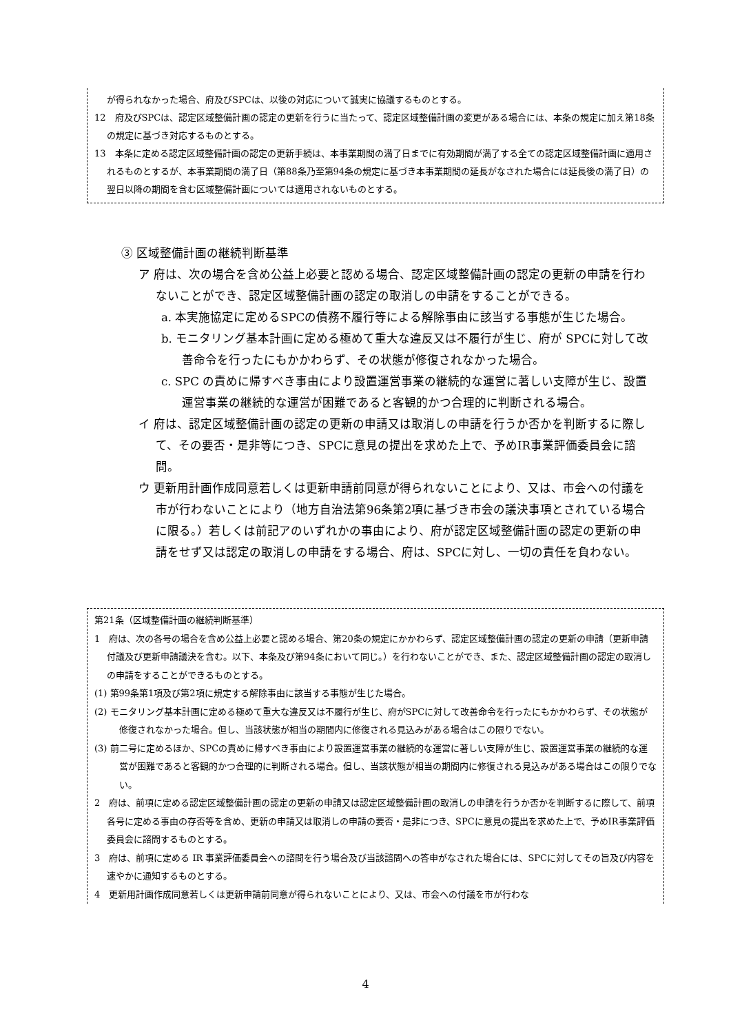が得られなかった場合、府及びSPCは、以後の対応について誠実に協議するものとする。
12　府及びSPCは、認定区域整備計画の認定の更新を行うに当たって、認定区域整備計画の変更がある場合には、本条の規定に加え第18条の規定に基づき対応するものとする。
13　本条に定める認定区域整備計画の認定の更新手続は、本事業期間の満了日までに有効期間が満了する全ての認定区域整備計画に適用されるものとするが、本事業期間の満了日（第88条乃至第94条の規定に基づき本事業期間の延長がなされた場合には延長後の満了日）の翌日以降の期間を含む区域整備計画については適用されないものとする。
③ 区域整備計画の継続判断基準
ア 府は、次の場合を含め公益上必要と認める場合、認定区域整備計画の認定の更新の申請を行わないことができ、認定区域整備計画の認定の取消しの申請をすることができる。
a. 本実施協定に定めるSPCの債務不履行等による解除事由に該当する事態が生じた場合。
b. モニタリング基本計画に定める極めて重大な違反又は不履行が生じ、府が SPCに対して改善命令を行ったにもかかわらず、その状態が修復されなかった場合。
c. SPC の責めに帰すべき事由により設置運営事業の継続的な運営に著しい支障が生じ、設置運営事業の継続的な運営が困難であると客観的かつ合理的に判断される場合。
イ 府は、認定区域整備計画の認定の更新の申請又は取消しの申請を行うか否かを判断するに際して、その要否・是非等につき、SPCに意見の提出を求めた上で、予めIR事業評価委員会に諮問。
ウ 更新用計画作成同意若しくは更新申請前同意が得られないことにより、又は、市会への付議を市が行わないことにより（地方自治法第96条第2項に基づき市会の議決事項とされている場合に限る。）若しくは前記アのいずれかの事由により、府が認定区域整備計画の認定の更新の申請をせず又は認定の取消しの申請をする場合、府は、SPCに対し、一切の責任を負わない。
第21条（区域整備計画の継続判断基準）
1　府は、次の各号の場合を含め公益上必要と認める場合、第20条の規定にかかわらず、認定区域整備計画の認定の更新の申請（更新申請付議及び更新申請議決を含む。以下、本条及び第94条において同じ。）を行わないことができ、また、認定区域整備計画の認定の取消しの申請をすることができるものとする。
(1) 第99条第1項及び第2項に規定する解除事由に該当する事態が生じた場合。
(2) モニタリング基本計画に定める極めて重大な違反又は不履行が生じ、府がSPCに対して改善命令を行ったにもかかわらず、その状態が修復されなかった場合。但し、当該状態が相当の期間内に修復される見込みがある場合はこの限りでない。
(3) 前二号に定めるほか、SPCの責めに帰すべき事由により設置運営事業の継続的な運営に著しい支障が生じ、設置運営事業の継続的な運営が困難であると客観的かつ合理的に判断される場合。但し、当該状態が相当の期間内に修復される見込みがある場合はこの限りでない。
2　府は、前項に定める認定区域整備計画の認定の更新の申請又は認定区域整備計画の取消しの申請を行うか否かを判断するに際して、前項各号に定める事由の存否等を含め、更新の申請又は取消しの申請の要否・是非につき、SPCに意見の提出を求めた上で、予めIR事業評価委員会に諮問するものとする。
3　府は、前項に定める IR 事業評価委員会への諮問を行う場合及び当該諮問への答申がなされた場合には、SPCに対してその旨及び内容を速やかに通知するものとする。
4　更新用計画作成同意若しくは更新申請前同意が得られないことにより、又は、市会への付議を市が行わな
4